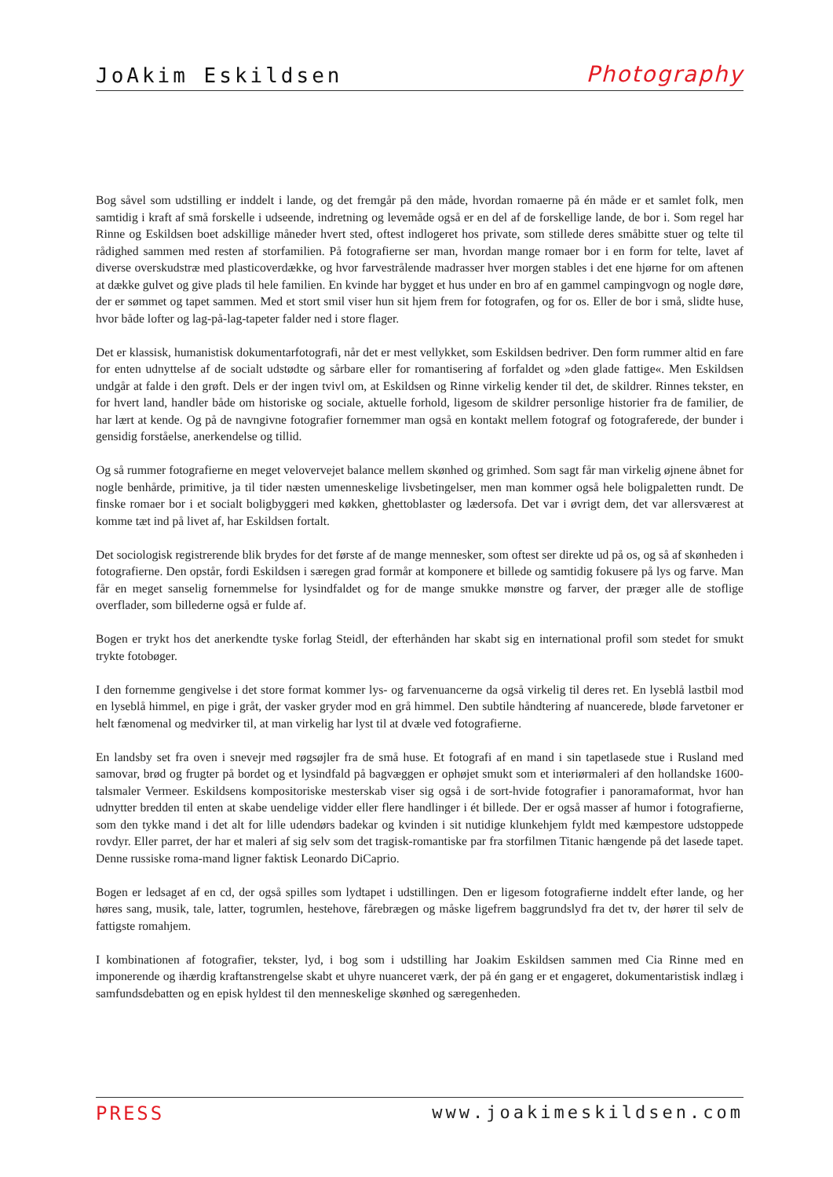JoAkim Eskildsen Photography
Bog såvel som udstilling er inddelt i lande, og det fremgår på den måde, hvordan romaerne på én måde er et samlet folk, men samtidig i kraft af små forskelle i udseende, indretning og levemåde også er en del af de forskellige lande, de bor i. Som regel har Rinne og Eskildsen boet adskillige måneder hvert sted, oftest indlogeret hos private, som stillede deres småbitte stuer og telte til rådighed sammen med resten af storfamilien. På fotografierne ser man, hvordan mange romaer bor i en form for telte, lavet af diverse overskudstræ med plasticoverdække, og hvor farvestrålende madrasser hver morgen stables i det ene hjørne for om aftenen at dække gulvet og give plads til hele familien. En kvinde har bygget et hus under en bro af en gammel campingvogn og nogle døre, der er sømmet og tapet sammen. Med et stort smil viser hun sit hjem frem for fotografen, og for os. Eller de bor i små, slidte huse, hvor både lofter og lag-på-lag-tapeter falder ned i store flager.
Det er klassisk, humanistisk dokumentarfotografi, når det er mest vellykket, som Eskildsen bedriver. Den form rummer altid en fare for enten udnyttelse af de socialt udstødte og sårbare eller for romantisering af forfaldet og »den glade fattige«. Men Eskildsen undgår at falde i den grøft. Dels er der ingen tvivl om, at Eskildsen og Rinne virkelig kender til det, de skildrer. Rinnes tekster, en for hvert land, handler både om historiske og sociale, aktuelle forhold, ligesom de skildrer personlige historier fra de familier, de har lært at kende. Og på de navngivne fotografier fornemmer man også en kontakt mellem fotograf og fotograferede, der bunder i gensidig forståelse, anerkendelse og tillid.
Og så rummer fotografierne en meget velovervejet balance mellem skønhed og grimhed. Som sagt får man virkelig øjnene åbnet for nogle benhårde, primitive, ja til tider næsten umenneskelige livsbetingelser, men man kommer også hele boligpaletten rundt. De finske romaer bor i et socialt boligbyggeri med køkken, ghettoblaster og lædersofa. Det var i øvrigt dem, det var allersværest at komme tæt ind på livet af, har Eskildsen fortalt.
Det sociologisk registrerende blik brydes for det første af de mange mennesker, som oftest ser direkte ud på os, og så af skønheden i fotografierne. Den opstår, fordi Eskildsen i særegen grad formår at komponere et billede og samtidig fokusere på lys og farve. Man får en meget sanselig fornemmelse for lysindfaldet og for de mange smukke mønstre og farver, der præger alle de stoflige overflader, som billederne også er fulde af.
Bogen er trykt hos det anerkendte tyske forlag Steidl, der efterhånden har skabt sig en international profil som stedet for smukt trykte fotobøger.
I den fornemme gengivelse i det store format kommer lys- og farvenuancerne da også virkelig til deres ret. En lyseblå lastbil mod en lyseblå himmel, en pige i gråt, der vasker gryder mod en grå himmel. Den subtile håndtering af nuancerede, bløde farvetoner er helt fænomenal og medvirker til, at man virkelig har lyst til at dvæle ved fotografierne.
En landsby set fra oven i snevejr med røgsøjler fra de små huse. Et fotografi af en mand i sin tapetlasede stue i Rusland med samovar, brød og frugter på bordet og et lysindfald på bagvæggen er ophøjet smukt som et interiørmaleri af den hollandske 1600-talsmaler Vermeer. Eskildsens kompositoriske mesterskab viser sig også i de sort-hvide fotografier i panoramaformat, hvor han udnytter bredden til enten at skabe uendelige vidder eller flere handlinger i ét billede. Der er også masser af humor i fotografierne, som den tykke mand i det alt for lille udendørs badekar og kvinden i sit nutidige klunkehjem fyldt med kæmpestore udstoppede rovdyr. Eller parret, der har et maleri af sig selv som det tragisk-romantiske par fra storfilmen Titanic hængende på det lasede tapet. Denne russiske roma-mand ligner faktisk Leonardo DiCaprio.
Bogen er ledsaget af en cd, der også spilles som lydtapet i udstillingen. Den er ligesom fotografierne inddelt efter lande, og her høres sang, musik, tale, latter, togrumlen, hestehove, fårebrægen og måske ligefrem baggrundslyd fra det tv, der hører til selv de fattigste romahjem.
I kombinationen af fotografier, tekster, lyd, i bog som i udstilling har Joakim Eskildsen sammen med Cia Rinne med en imponerende og ihærdig kraftanstrengelse skabt et uhyre nuanceret værk, der på én gang er et engageret, dokumentaristisk indlæg i samfundsdebatten og en episk hyldest til den menneskelige skønhed og særegenheden.
PRESS www.joakimeskildsen.com